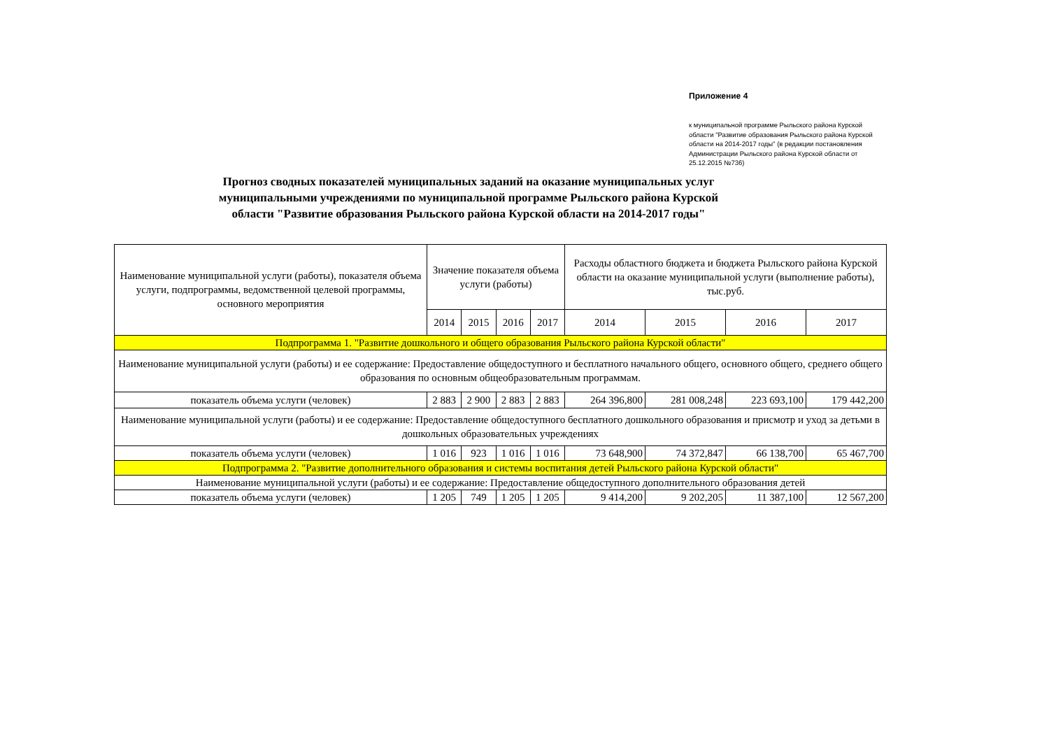Приложение 4
к муниципальной программе Рыльского района Курской области "Развитие образования Рыльского района Курской области на 2014-2017 годы" (в редакции постановления Администрации Рыльского района Курской области от 25.12.2015 №736)
Прогноз сводных показателей муниципальных заданий на оказание муниципальных услуг муниципальными учреждениями по муниципальной программе Рыльского района Курской области "Развитие образования Рыльского района Курской области на 2014-2017 годы"
| Наименование муниципальной услуги (работы), показателя объема услуги, подпрограммы, ведомственной целевой программы, основного мероприятия | Значение показателя объема услуги (работы) | | | | Расходы областного бюджета и бюджета Рыльского района Курской области на оказание муниципальной услуги (выполнение работы), тыс.руб. | | | |
| --- | --- | --- | --- | --- | --- | --- | --- | --- |
| | 2014 | 2015 | 2016 | 2017 | 2014 | 2015 | 2016 | 2017 |
| Подпрограмма 1. "Развитие дошкольного и общего образования Рыльского района Курской области" | | | | | | | | |
| Наименование муниципальной услуги (работы) и ее содержание: Предоставление общедоступного и бесплатного начального общего, основного общего, среднего общего образования по основным общеобразовательным программам. | | | | | | | | |
| показатель объема услуги (человек) | 2 883 | 2 900 | 2 883 | 2 883 | 264 396,800 | 281 008,248 | 223 693,100 | 179 442,200 |
| Наименование муниципальной услуги (работы) и ее содержание: Предоставление общедоступного бесплатного дошкольного образования и присмотр и уход за детьми в дошкольных образовательных учреждениях | | | | | | | | |
| показатель объема услуги (человек) | 1 016 | 923 | 1 016 | 1 016 | 73 648,900 | 74 372,847 | 66 138,700 | 65 467,700 |
| Подпрограмма 2. "Развитие дополнительного образования и системы воспитания детей Рыльского района Курской области" | | | | | | | | |
| Наименование муниципальной услуги (работы) и ее содержание: Предоставление общедоступного дополнительного образования детей | | | | | | | | |
| показатель объема услуги (человек) | 1 205 | 749 | 1 205 | 1 205 | 9 414,200 | 9 202,205 | 11 387,100 | 12 567,200 |